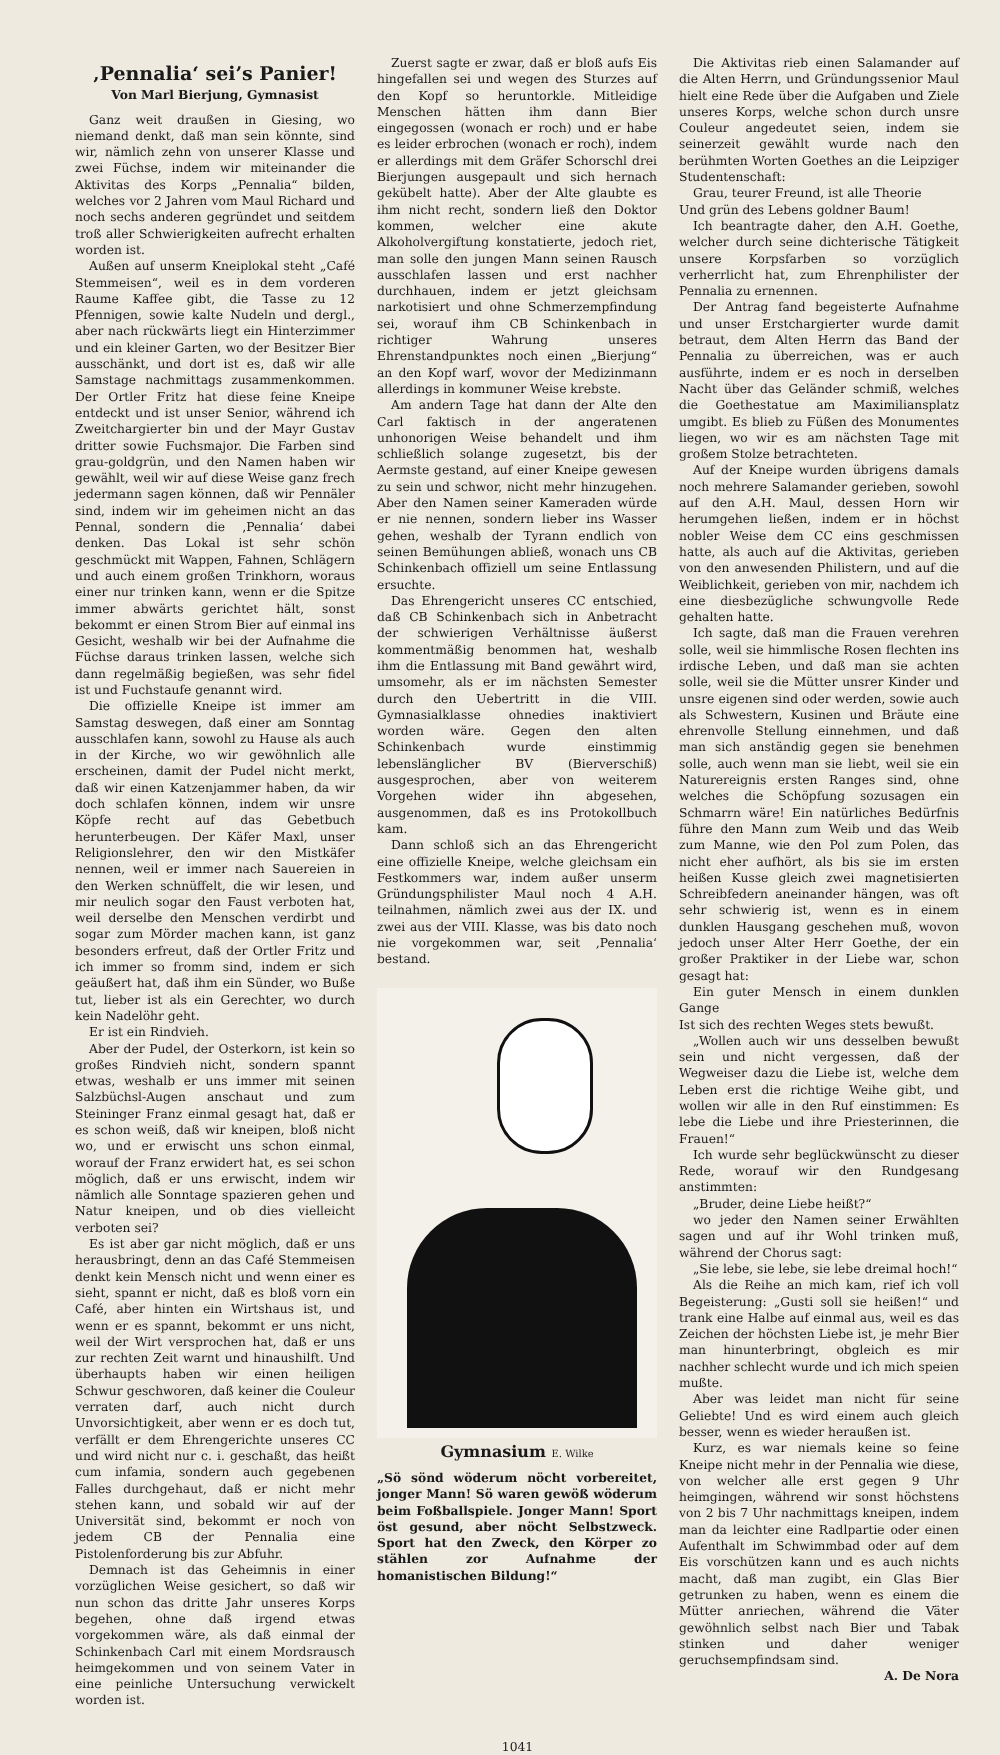‚Pennalia‘ sei’s Panier!
Von Marl Bierjung, Gymnasist
Ganz weit draußen in Giesing, wo niemand denkt, daß man sein könnte, sind wir, nämlich zehn von unserer Klasse und zwei Füchse, indem wir miteinander die Aktivitas des Korps „Pennalia“ bilden, welches vor 2 Jahren vom Maul Richard und noch sechs anderen gegründet und seitdem troß aller Schwierigkeiten aufrecht erhalten worden ist.
Außen auf unserm Kneiplokal steht „Café Stemmeisen“, weil es in dem vorderen Raume Kaffee gibt, die Tasse zu 12 Pfennigen, sowie kalte Nudeln und dergl., aber nach rückwärts liegt ein Hinterzimmer und ein kleiner Garten, wo der Besitzer Bier ausschänkt, und dort ist es, daß wir alle Samstage nachmittags zusammenkommen. Der Ortler Fritz hat diese feine Kneipe entdeckt und ist unser Senior, während ich Zweitchargierter bin und der Mayr Gustav dritter sowie Fuchsmajor. Die Farben sind grau-goldgrün, und den Namen haben wir gewählt, weil wir auf diese Weise ganz frech jedermann sagen können, daß wir Pennäler sind, indem wir im geheimen nicht an das Pennal, sondern die ‚Pennalia‘ dabei denken. Das Lokal ist sehr schön geschmückt mit Wappen, Fahnen, Schlägern und auch einem großen Trinkhorn, woraus einer nur trinken kann, wenn er die Spitze immer abwärts gerichtet hält, sonst bekommt er einen Strom Bier auf einmal ins Gesicht, weshalb wir bei der Aufnahme die Füchse daraus trinken lassen, welche sich dann regelmäßig begießen, was sehr fidel ist und Fuchstaufe genannt wird.
Die offizielle Kneipe ist immer am Samstag deswegen, daß einer am Sonntag ausschlafen kann, sowohl zu Hause als auch in der Kirche, wo wir gewöhnlich alle erscheinen, damit der Pudel nicht merkt, daß wir einen Katzenjammer haben, da wir doch schlafen können, indem wir unsre Köpfe recht auf das Gebetbuch herunterbeugen. Der Käfer Maxl, unser Religionslehrer, den wir den Mistkäfer nennen, weil er immer nach Sauereien in den Werken schnüffelt, die wir lesen, und mir neulich sogar den Faust verboten hat, weil derselbe den Menschen verdirbt und sogar zum Mörder machen kann, ist ganz besonders erfreut, daß der Ortler Fritz und ich immer so fromm sind, indem er sich geäußert hat, daß ihm ein Sünder, wo Buße tut, lieber ist als ein Gerechter, wo durch kein Nadelöhr geht.
Er ist ein Rindvieh.
Aber der Pudel, der Osterkorn, ist kein so großes Rindvieh nicht, sondern spannt etwas, weshalb er uns immer mit seinen Salzbüchsl-Augen anschaut und zum Steininger Franz einmal gesagt hat, daß er es schon weiß, daß wir kneipen, bloß nicht wo, und er erwischt uns schon einmal, worauf der Franz erwidert hat, es sei schon möglich, daß er uns erwischt, indem wir nämlich alle Sonntage spazieren gehen und Natur kneipen, und ob dies vielleicht verboten sei?
Es ist aber gar nicht möglich, daß er uns herausbringt, denn an das Café Stemmeisen denkt kein Mensch nicht und wenn einer es sieht, spannt er nicht, daß es bloß vorn ein Café, aber hinten ein Wirtshaus ist, und wenn er es spannt, bekommt er uns nicht, weil der Wirt versprochen hat, daß er uns zur rechten Zeit warnt und hinaushilft. Und überhaupts haben wir einen heiligen Schwur geschworen, daß keiner die Couleur verraten darf, auch nicht durch Unvorsichtigkeit, aber wenn er es doch tut, verfällt er dem Ehrengerichte unseres CC und wird nicht nur c. i. geschaßt, das heißt cum infamia, sondern auch gegebenen Falles durchgehaut, daß er nicht mehr stehen kann, und sobald wir auf der Universität sind, bekommt er noch von jedem CB der Pennalia eine Pistolenforderung bis zur Abfuhr.
Demnach ist das Geheimnis in einer vorzüglichen Weise gesichert, so daß wir nun schon das dritte Jahr unseres Korps begehen, ohne daß irgend etwas vorgekommen wäre, als daß einmal der Schinkenbach Carl mit einem Mordsrausch heimgekommen und von seinem Vater in eine peinliche Untersuchung verwickelt worden ist.
Zuerst sagte er zwar, daß er bloß aufs Eis hingefallen sei und wegen des Sturzes auf den Kopf so heruntorkle. Mitleidige Menschen hätten ihm dann Bier eingegossen (wonach er roch) und er habe es leider erbrochen (wonach er roch), indem er allerdings mit dem Gräfer Schorschl drei Bierjungen ausgepault und sich hernach gekübelt hatte). Aber der Alte glaubte es ihm nicht recht, sondern ließ den Doktor kommen, welcher eine akute Alkoholvergiftung konstatierte, jedoch riet, man solle den jungen Mann seinen Rausch ausschlafen lassen und erst nachher durchhauen, indem er jetzt gleichsam narkotisiert und ohne Schmerzempfindung sei, worauf ihm CB Schinkenbach in richtiger Wahrung unseres Ehrenstandpunktes noch einen „Bierjung“ an den Kopf warf, wovor der Medizinmann allerdings in kommuner Weise krebste.
Am andern Tage hat dann der Alte den Carl faktisch in der angeratenen unhonorigen Weise behandelt und ihm schließlich solange zugesetzt, bis der Aermste gestand, auf einer Kneipe gewesen zu sein und schwor, nicht mehr hinzugehen. Aber den Namen seiner Kameraden würde er nie nennen, sondern lieber ins Wasser gehen, weshalb der Tyrann endlich von seinen Bemühungen abließ, wonach uns CB Schinkenbach offiziell um seine Entlassung ersuchte.
Das Ehrengericht unseres CC entschied, daß CB Schinkenbach sich in Anbetracht der schwierigen Verhältnisse äußerst kommentmäßig benommen hat, weshalb ihm die Entlassung mit Band gewährt wird, umsomehr, als er im nächsten Semester durch den Uebertritt in die VIII. Gymnasialklasse ohnedies inaktiviert worden wäre. Gegen den alten Schinkenbach wurde einstimmig lebenslänglicher BV (Bierverschiß) ausgesprochen, aber von weiterem Vorgehen wider ihn abgesehen, ausgenommen, daß es ins Protokollbuch kam.
Dann schloß sich an das Ehrengericht eine offizielle Kneipe, welche gleichsam ein Festkommers war, indem außer unserm Gründungsphilister Maul noch 4 A.H. teilnahmen, nämlich zwei aus der IX. und zwei aus der VIII. Klasse, was bis dato noch nie vorgekommen war, seit ‚Pennalia‘ bestand.
Gymnasium E. Wilke
„Sö sönd wöderum nöcht vorbereitet, jonger Mann! Sö waren gewöß wöderum beim Foßballspiele. Jonger Mann! Sport öst gesund, aber nöcht Selbstzweck. Sport hat den Zweck, den Körper zo stählen zor Aufnahme der homanistischen Bildung!“
Die Aktivitas rieb einen Salamander auf die Alten Herrn, und Gründungssenior Maul hielt eine Rede über die Aufgaben und Ziele unseres Korps, welche schon durch unsre Couleur angedeutet seien, indem sie seinerzeit gewählt wurde nach den berühmten Worten Goethes an die Leipziger Studentenschaft:
Grau, teurer Freund, ist alle Theorie
Und grün des Lebens goldner Baum!
Ich beantragte daher, den A.H. Goethe, welcher durch seine dichterische Tätigkeit unsere Korpsfarben so vorzüglich verherrlicht hat, zum Ehrenphilister der Pennalia zu ernennen.
Der Antrag fand begeisterte Aufnahme und unser Erstchargierter wurde damit betraut, dem Alten Herrn das Band der Pennalia zu überreichen, was er auch ausführte, indem er es noch in derselben Nacht über das Geländer schmiß, welches die Goethestatue am Maximiliansplatz umgibt. Es blieb zu Füßen des Monumentes liegen, wo wir es am nächsten Tage mit großem Stolze betrachteten.
Auf der Kneipe wurden übrigens damals noch mehrere Salamander gerieben, sowohl auf den A.H. Maul, dessen Horn wir herumgehen ließen, indem er in höchst nobler Weise dem CC eins geschmissen hatte, als auch auf die Aktivitas, gerieben von den anwesenden Philistern, und auf die Weiblichkeit, gerieben von mir, nachdem ich eine diesbezügliche schwungvolle Rede gehalten hatte.
Ich sagte, daß man die Frauen verehren solle, weil sie himmlische Rosen flechten ins irdische Leben, und daß man sie achten solle, weil sie die Mütter unsrer Kinder und unsre eigenen sind oder werden, sowie auch als Schwestern, Kusinen und Bräute eine ehrenvolle Stellung einnehmen, und daß man sich anständig gegen sie benehmen solle, auch wenn man sie liebt, weil sie ein Naturereignis ersten Ranges sind, ohne welches die Schöpfung sozusagen ein Schmarrn wäre! Ein natürliches Bedürfnis führe den Mann zum Weib und das Weib zum Manne, wie den Pol zum Polen, das nicht eher aufhört, als bis sie im ersten heißen Kusse gleich zwei magnetisierten Schreibfedern aneinander hängen, was oft sehr schwierig ist, wenn es in einem dunklen Hausgang geschehen muß, wovon jedoch unser Alter Herr Goethe, der ein großer Praktiker in der Liebe war, schon gesagt hat:
Ein guter Mensch in einem dunklen Gange
Ist sich des rechten Weges stets bewußt.
„Wollen auch wir uns desselben bewußt sein und nicht vergessen, daß der Wegweiser dazu die Liebe ist, welche dem Leben erst die richtige Weihe gibt, und wollen wir alle in den Ruf einstimmen: Es lebe die Liebe und ihre Priesterinnen, die Frauen!“
Ich wurde sehr beglückwünscht zu dieser Rede, worauf wir den Rundgesang anstimmten:
„Bruder, deine Liebe heißt?“
wo jeder den Namen seiner Erwählten sagen und auf ihr Wohl trinken muß, während der Chorus sagt:
„Sie lebe, sie lebe, sie lebe dreimal hoch!“
Als die Reihe an mich kam, rief ich voll Begeisterung: „Gusti soll sie heißen!“ und trank eine Halbe auf einmal aus, weil es das Zeichen der höchsten Liebe ist, je mehr Bier man hinunterbringt, obgleich es mir nachher schlecht wurde und ich mich speien mußte.
Aber was leidet man nicht für seine Geliebte! Und es wird einem auch gleich besser, wenn es wieder heraußen ist.
Kurz, es war niemals keine so feine Kneipe nicht mehr in der Pennalia wie diese, von welcher alle erst gegen 9 Uhr heimgingen, während wir sonst höchstens von 2 bis 7 Uhr nachmittags kneipen, indem man da leichter eine Radlpartie oder einen Aufenthalt im Schwimmbad oder auf dem Eis vorschützen kann und es auch nichts macht, daß man zugibt, ein Glas Bier getrunken zu haben, wenn es einem die Mütter anriechen, während die Väter gewöhnlich selbst nach Bier und Tabak stinken und daher weniger geruchsempfindsam sind.
A. De Nora
1041